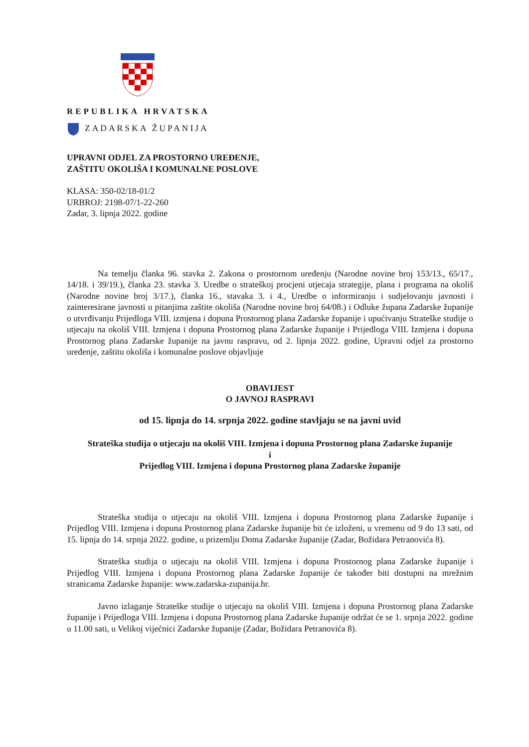REPUBLIKA HRVATSKA
ZADARSKA ŽUPANIJA
UPRAVNI ODJEL ZA PROSTORNO UREĐENJE,
ZAŠTITU OKOLIŠA I KOMUNALNE POSLOVE
KLASA: 350-02/18-01/2
URBROJ: 2198-07/1-22-260
Zadar, 3. lipnja 2022. godine
Na temelju članka 96. stavka 2. Zakona o prostornom uređenju (Narodne novine broj 153/13., 65/17., 14/18. i 39/19.), članka 23. stavka 3. Uredbe o strateškoj procjeni utjecaja strategije, plana i programa na okoliš (Narodne novine broj 3/17.), članka 16., stavaka 3. i 4., Uredbe o informiranju i sudjelovanju javnosti i zainteresirane javnosti u pitanjima zaštite okoliša (Narodne novine broj 64/08.) i Odluke župana Zadarske županije o utvrđivanju Prijedloga VIII. izmjena i dopuna Prostornog plana Zadarske županije i upućivanju Strateške studije o utjecaju na okoliš VIII. Izmjena i dopuna Prostornog plana Zadarske županije i Prijedloga VIII. Izmjena i dopuna Prostornog plana Zadarske županije na javnu raspravu, od 2. lipnja 2022. godine, Upravni odjel za prostorno uređenje, zaštitu okoliša i komunalne poslove objavljuje
OBAVIJEST
O JAVNOJ RASPRAVI
od 15. lipnja do 14. srpnja 2022. godine stavljaju se na javni uvid
Strateška studija o utjecaju na okoliš VIII. Izmjena i dopuna Prostornog plana Zadarske županije
i
Prijedlog VIII. Izmjena i dopuna Prostornog plana Zadarske županije
Strateška studija o utjecaju na okoliš VIII. Izmjena i dopuna Prostornog plana Zadarske županije i Prijedlog VIII. Izmjena i dopuna Prostornog plana Zadarske županije bit će izloženi, u vremenu od 9 do 13 sati, od 15. lipnja do 14. srpnja 2022. godine, u prizemlju Doma Zadarske županije (Zadar, Božidara Petranovića 8).
Strateška studija o utjecaju na okoliš VIII. Izmjena i dopuna Prostornog plana Zadarske županije i Prijedlog VIII. Izmjena i dopuna Prostornog plana Zadarske županije će također biti dostupni na mrežnim stranicama Zadarske županije: www.zadarska-zupanija.hr.
Javno izlaganje Strateške studije o utjecaju na okoliš VIII. Izmjena i dopuna Prostornog plana Zadarske županije i Prijedloga VIII. Izmjena i dopuna Prostornog plana Zadarske županije održat će se 1. srpnja 2022. godine u 11.00 sati, u Velikoj vijećnici Zadarske županije (Zadar, Božidara Petranovića 8).